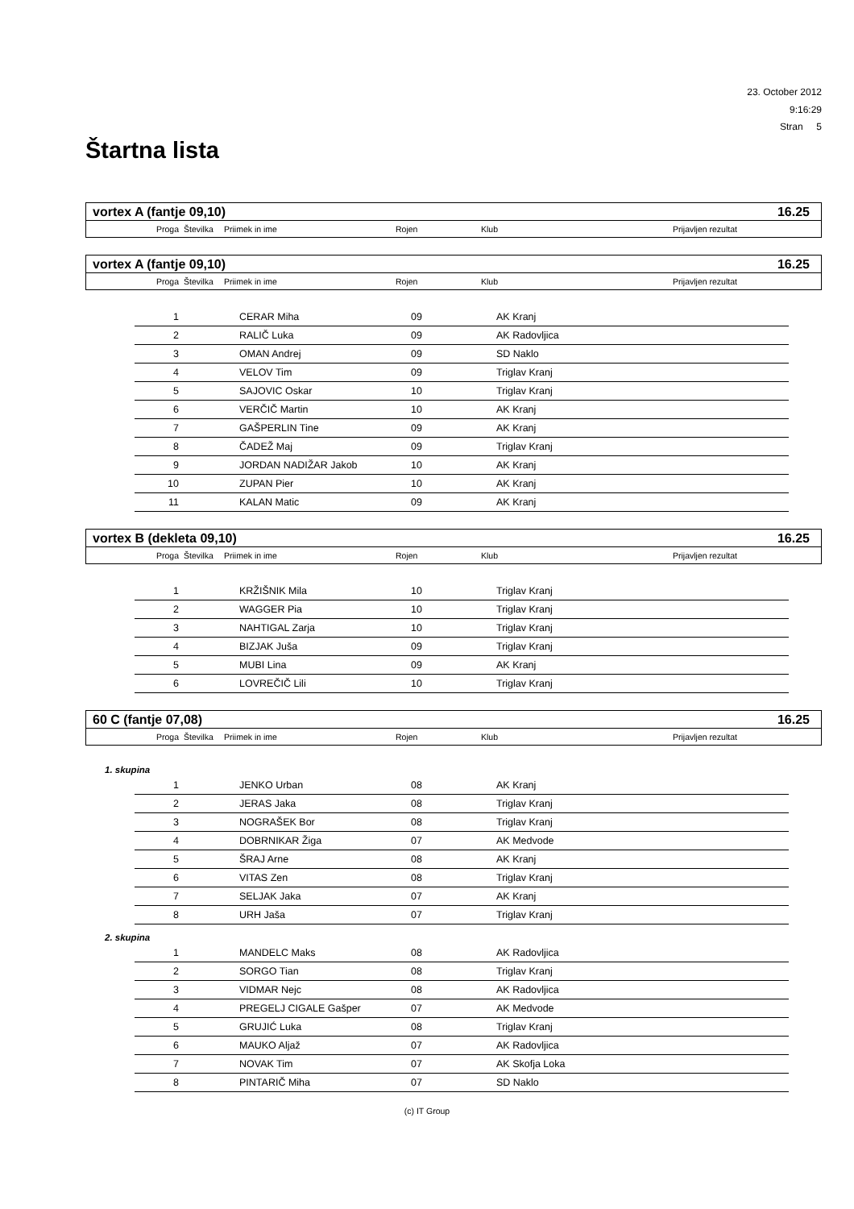23. October 2012
9:16:29
Stran 5
Štartna lista
vortex A (fantje 09,10) 16.25
| Proga | Številka | Priimek in ime | Rojen | Klub | Prijavljen rezultat |
vortex A (fantje 09,10) 16.25
| Proga | Številka | Priimek in ime | Rojen | Klub | Prijavljen rezultat |
| 1 | | CERAR Miha | 09 | AK Kranj |
| 2 | | RALIČ Luka | 09 | AK Radovljica |
| 3 | | OMAN Andrej | 09 | SD Naklo |
| 4 | | VELOV Tim | 09 | Triglav Kranj |
| 5 | | SAJOVIC Oskar | 10 | Triglav Kranj |
| 6 | | VERČIČ Martin | 10 | AK Kranj |
| 7 | | GAŠPERLIN Tine | 09 | AK Kranj |
| 8 | | ČADEŽ Maj | 09 | Triglav Kranj |
| 9 | | JORDAN NADIŽAR Jakob | 10 | AK Kranj |
| 10 | | ZUPAN Pier | 10 | AK Kranj |
| 11 | | KALAN Matic | 09 | AK Kranj |
vortex B (dekleta 09,10) 16.25
| Proga | Številka | Priimek in ime | Rojen | Klub | Prijavljen rezultat |
| 1 | | KRŽIŠNIK Mila | 10 | Triglav Kranj |
| 2 | | WAGGER Pia | 10 | Triglav Kranj |
| 3 | | NAHTIGAL Zarja | 10 | Triglav Kranj |
| 4 | | BIZJAK Juša | 09 | Triglav Kranj |
| 5 | | MUBI Lina | 09 | AK Kranj |
| 6 | | LOVREČIČ Lili | 10 | Triglav Kranj |
60 C (fantje 07,08) 16.25
| Proga | Številka | Priimek in ime | Rojen | Klub | Prijavljen rezultat |
1. skupina
| 1 | | JENKO Urban | 08 | AK Kranj |
| 2 | | JERAS Jaka | 08 | Triglav Kranj |
| 3 | | NOGRAŠEK Bor | 08 | Triglav Kranj |
| 4 | | DOBRNIKAR Žiga | 07 | AK Medvode |
| 5 | | ŠRAJ Arne | 08 | AK Kranj |
| 6 | | VITAS Zen | 08 | Triglav Kranj |
| 7 | | SELJAK Jaka | 07 | AK Kranj |
| 8 | | URH Jaša | 07 | Triglav Kranj |
2. skupina
| 1 | | MANDELC Maks | 08 | AK Radovljica |
| 2 | | SORGO Tian | 08 | Triglav Kranj |
| 3 | | VIDMAR Nejc | 08 | AK Radovljica |
| 4 | | PREGELJ CIGALE Gašper | 07 | AK Medvode |
| 5 | | GRUJIĆ Luka | 08 | Triglav Kranj |
| 6 | | MAUKO Aljaž | 07 | AK Radovljica |
| 7 | | NOVAK Tim | 07 | AK Skofja Loka |
| 8 | | PINTARIČ Miha | 07 | SD Naklo |
(c) IT Group